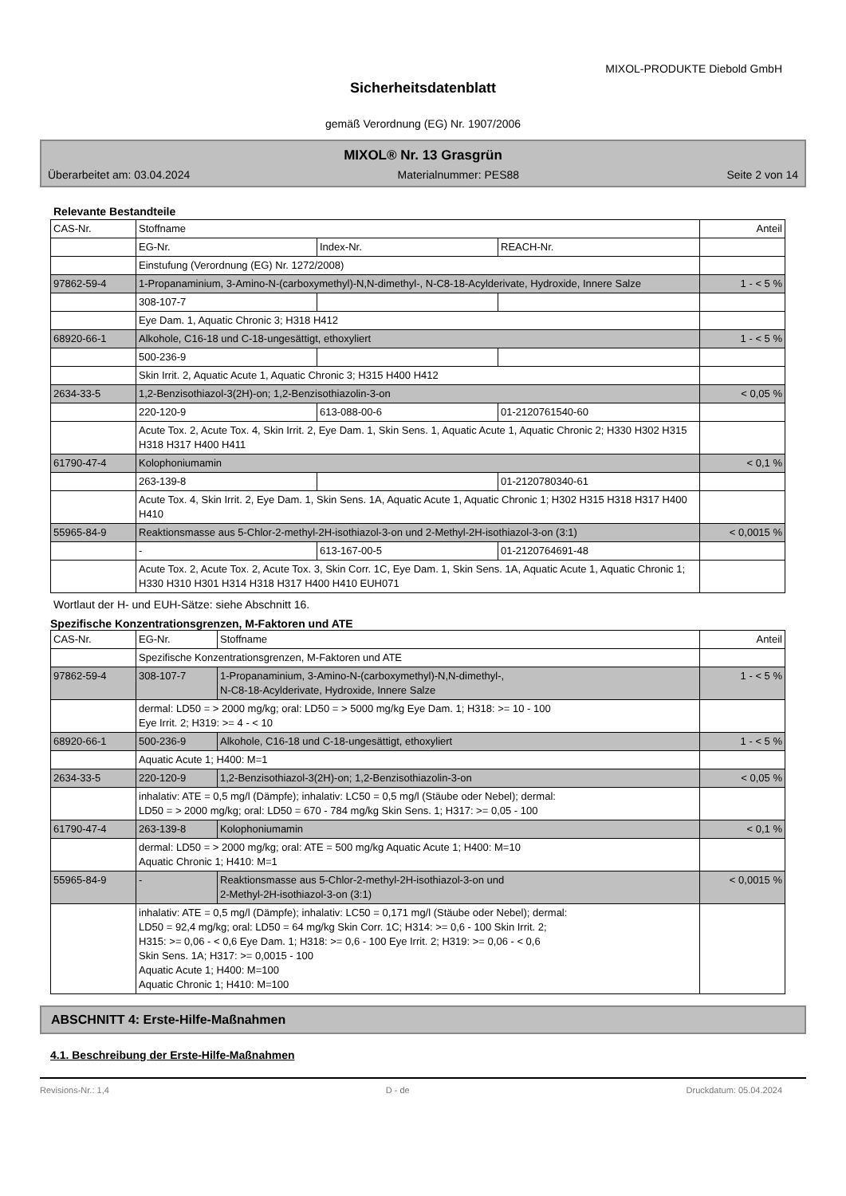MIXOL-PRODUKTE Diebold GmbH
Sicherheitsdatenblatt
gemäß Verordnung (EG) Nr. 1907/2006
MIXOL® Nr. 13 Grasgrün
Überarbeitet am: 03.04.2024 Materialnummer: PES88 Seite 2 von 14
Relevante Bestandteile
| CAS-Nr. | Stoffname | | | Anteil |
| | EG-Nr. | Index-Nr. | REACH-Nr. | |
| | Einstufung (Verordnung (EG) Nr. 1272/2008) | | | |
| 97862-59-4 | 1-Propanaminium, 3-Amino-N-(carboxymethyl)-N,N-dimethyl-, N-C8-18-Acylderivate, Hydroxide, Innere Salze | | | 1 - < 5 % |
| | 308-107-7 | | | |
| | Eye Dam. 1, Aquatic Chronic 3; H318 H412 | | | |
| 68920-66-1 | Alkohole, C16-18 und C-18-ungesättigt, ethoxyliert | | | 1 - < 5 % |
| | 500-236-9 | | | |
| | Skin Irrit. 2, Aquatic Acute 1, Aquatic Chronic 3; H315 H400 H412 | | | |
| 2634-33-5 | 1,2-Benzisothiazol-3(2H)-on; 1,2-Benzisothiazolin-3-on | | | < 0,05 % |
| | 220-120-9 | 613-088-00-6 | 01-2120761540-60 | |
| | Acute Tox. 2, Acute Tox. 4, Skin Irrit. 2, Eye Dam. 1, Skin Sens. 1, Aquatic Acute 1, Aquatic Chronic 2; H330 H302 H315 H318 H317 H400 H411 | | | |
| 61790-47-4 | Kolophoniumamin | | | < 0,1 % |
| | 263-139-8 | | 01-2120780340-61 | |
| | Acute Tox. 4, Skin Irrit. 2, Eye Dam. 1, Skin Sens. 1A, Aquatic Acute 1, Aquatic Chronic 1; H302 H315 H318 H317 H400 H410 | | | |
| 55965-84-9 | Reaktionsmasse aus 5-Chlor-2-methyl-2H-isothiazol-3-on und 2-Methyl-2H-isothiazol-3-on (3:1) | | | < 0,0015 % |
| | - | 613-167-00-5 | 01-2120764691-48 | |
| | Acute Tox. 2, Acute Tox. 2, Acute Tox. 3, Skin Corr. 1C, Eye Dam. 1, Skin Sens. 1A, Aquatic Acute 1, Aquatic Chronic 1; H330 H310 H301 H314 H318 H317 H400 H410 EUH071 | | | |
Wortlaut der H- und EUH-Sätze: siehe Abschnitt 16.
Spezifische Konzentrationsgrenzen, M-Faktoren und ATE
| CAS-Nr. | EG-Nr. | Stoffname | Anteil |
| | Spezifische Konzentrationsgrenzen, M-Faktoren und ATE | | |
| 97862-59-4 | 308-107-7 | 1-Propanaminium, 3-Amino-N-(carboxymethyl)-N,N-dimethyl-, N-C8-18-Acylderivate, Hydroxide, Innere Salze | 1 - < 5 % |
| | dermal: LD50 = > 2000 mg/kg; oral: LD50 = > 5000 mg/kg Eye Dam. 1; H318: >= 10 - 100 Eye Irrit. 2; H319: >= 4 - < 10 | | |
| 68920-66-1 | 500-236-9 | Alkohole, C16-18 und C-18-ungesättigt, ethoxyliert | 1 - < 5 % |
| | Aquatic Acute 1; H400: M=1 | | |
| 2634-33-5 | 220-120-9 | 1,2-Benzisothiazol-3(2H)-on; 1,2-Benzisothiazolin-3-on | < 0,05 % |
| | inhalativ: ATE = 0,5 mg/l (Dämpfe); inhalativ: LC50 = 0,5 mg/l (Stäube oder Nebel); dermal: LD50 = > 2000 mg/kg; oral: LD50 = 670 - 784 mg/kg Skin Sens. 1; H317: >= 0,05 - 100 | | |
| 61790-47-4 | 263-139-8 | Kolophoniumamin | < 0,1 % |
| | dermal: LD50 = > 2000 mg/kg; oral: ATE = 500 mg/kg Aquatic Acute 1; H400: M=10 Aquatic Chronic 1; H410: M=1 | | |
| 55965-84-9 | - | Reaktionsmasse aus 5-Chlor-2-methyl-2H-isothiazol-3-on und 2-Methyl-2H-isothiazol-3-on (3:1) | < 0,0015 % |
| | inhalativ: ATE = 0,5 mg/l (Dämpfe); inhalativ: LC50 = 0,171 mg/l (Stäube oder Nebel); dermal: LD50 = 92,4 mg/kg; oral: LD50 = 64 mg/kg Skin Corr. 1C; H314: >= 0,6 - 100 Skin Irrit. 2; H315: >= 0,06 - < 0,6 Eye Dam. 1; H318: >= 0,6 - 100 Eye Irrit. 2; H319: >= 0,06 - < 0,6 Skin Sens. 1A; H317: >= 0,0015 - 100 Aquatic Acute 1; H400: M=100 Aquatic Chronic 1; H410: M=100 | | |
ABSCHNITT 4: Erste-Hilfe-Maßnahmen
4.1. Beschreibung der Erste-Hilfe-Maßnahmen
Revisions-Nr.: 1,4 D - de Druckdatum: 05.04.2024